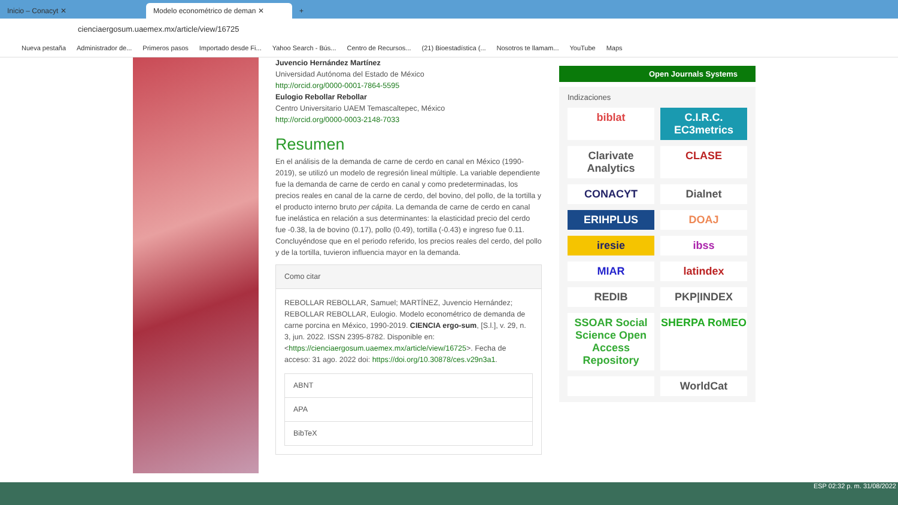Inicio – Conacyt ✕
Modelo econométrico de deman ✕
+
cienciaergosum.uaemex.mx/article/view/16725
Nueva pestaña Administrador de... Primeros pasos Importado desde Fi... Yahoo Search - Bús... Centro de Recursos... (21) Bioestadística (... Nosotros te llamam... YouTube Maps
Juvencio Hernández Martínez
Universidad Autónoma del Estado de México
http://orcid.org/0000-0001-7864-5595
Eulogio Rebollar Rebollar
Centro Universitario UAEM Temascaltepec, México
http://orcid.org/0000-0003-2148-7033
Resumen
En el análisis de la demanda de carne de cerdo en canal en México (1990-2019), se utilizó un modelo de regresión lineal múltiple. La variable dependiente fue la demanda de carne de cerdo en canal y como predeterminadas, los precios reales en canal de la carne de cerdo, del bovino, del pollo, de la tortilla y el producto interno bruto per cápita. La demanda de carne de cerdo en canal fue inelástica en relación a sus determinantes: la elasticidad precio del cerdo fue -0.38, la de bovino (0.17), pollo (0.49), tortilla (-0.43) e ingreso fue 0.11. Concluyéndose que en el periodo referido, los precios reales del cerdo, del pollo y de la tortilla, tuvieron influencia mayor en la demanda.
Como citar
REBOLLAR REBOLLAR, Samuel; MARTÍNEZ, Juvencio Hernández; REBOLLAR REBOLLAR, Eulogio. Modelo econométrico de demanda de carne porcina en México, 1990-2019. CIENCIA ergo-sum, [S.l.], v. 29, n. 3, jun. 2022. ISSN 2395-8782. Disponible en: <https://cienciaergosum.uaemex.mx/article/view/16725>. Fecha de acceso: 31 ago. 2022 doi: https://doi.org/10.30878/ces.v29n3a1.
ABNT
APA
BibTeX
Open Journals Systems
Indizaciones
biblat
C.I.R.C. EC3metrics
Clarivate Analytics
CLASE
CONACYT
Dialnet
ERIHPLUS
DOAJ
iresie
ibss
MIAR
latindex
REDIB
PKP|INDEX
SSOAR Social Science Open Access Repository
SHERPA RoMEO
WorldCat
ESP 02:32 p. m. 31/08/2022